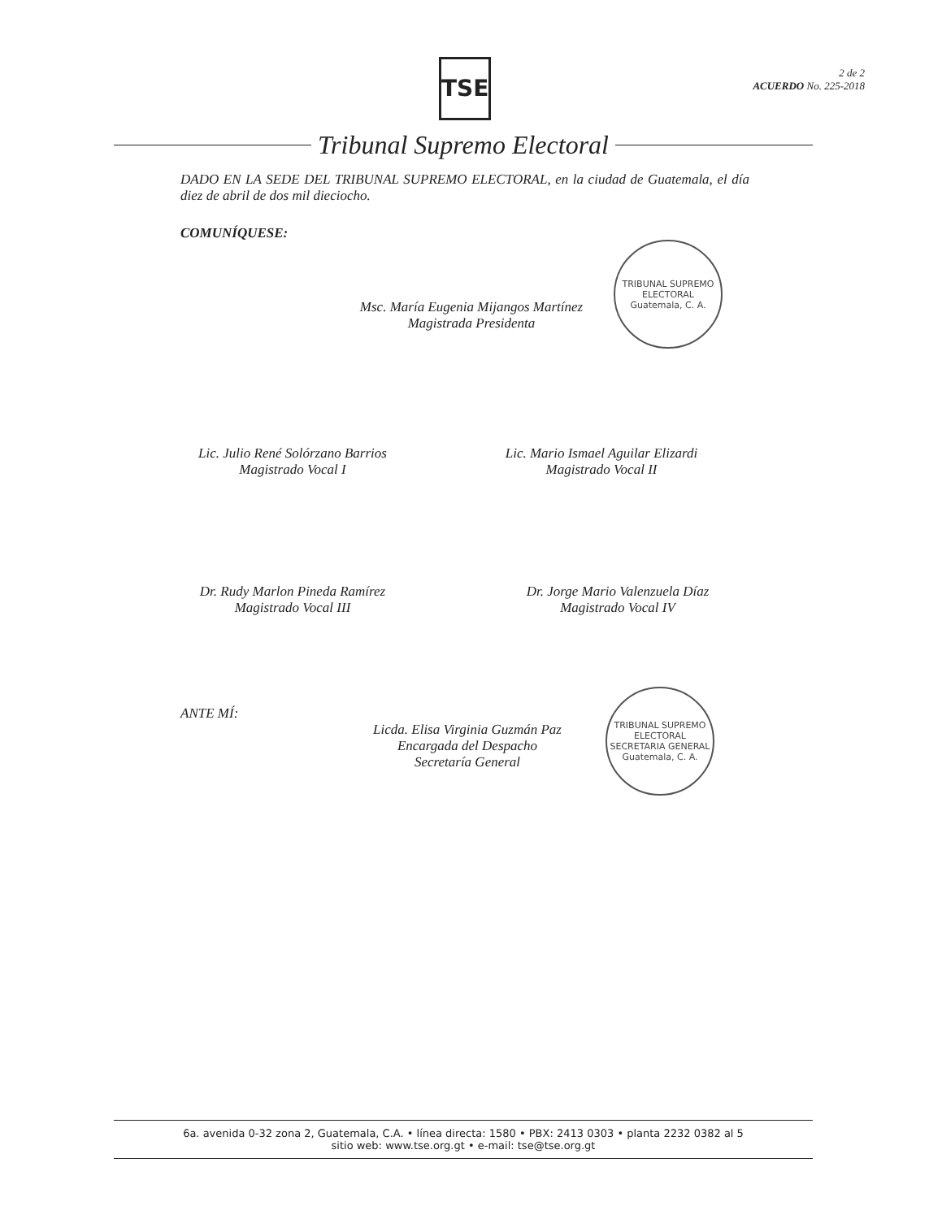TSE
2 de 2
ACUERDO No. 225-2018
Tribunal Supremo Electoral
DADO EN LA SEDE DEL TRIBUNAL SUPREMO ELECTORAL, en la ciudad de Guatemala, el día diez de abril de dos mil dieciocho.
COMUNÍQUESE:
Msc. María Eugenia Mijangos Martínez
Magistrada Presidenta
TRIBUNAL SUPREMO ELECTORAL
Guatemala, C. A.
Lic. Julio René Solórzano Barrios
Magistrado Vocal I
Lic. Mario Ismael Aguilar Elizardi
Magistrado Vocal II
Dr. Rudy Marlon Pineda Ramírez
Magistrado Vocal III
Dr. Jorge Mario Valenzuela Díaz
Magistrado Vocal IV
ANTE MÍ:
Licda. Elisa Virginia Guzmán Paz
Encargada del Despacho
Secretaría General
TRIBUNAL SUPREMO ELECTORAL
SECRETARIA GENERAL
Guatemala, C. A.
6a. avenida 0-32 zona 2, Guatemala, C.A. • línea directa: 1580 • PBX: 2413 0303 • planta 2232 0382 al 5
sitio web: www.tse.org.gt • e-mail: tse@tse.org.gt